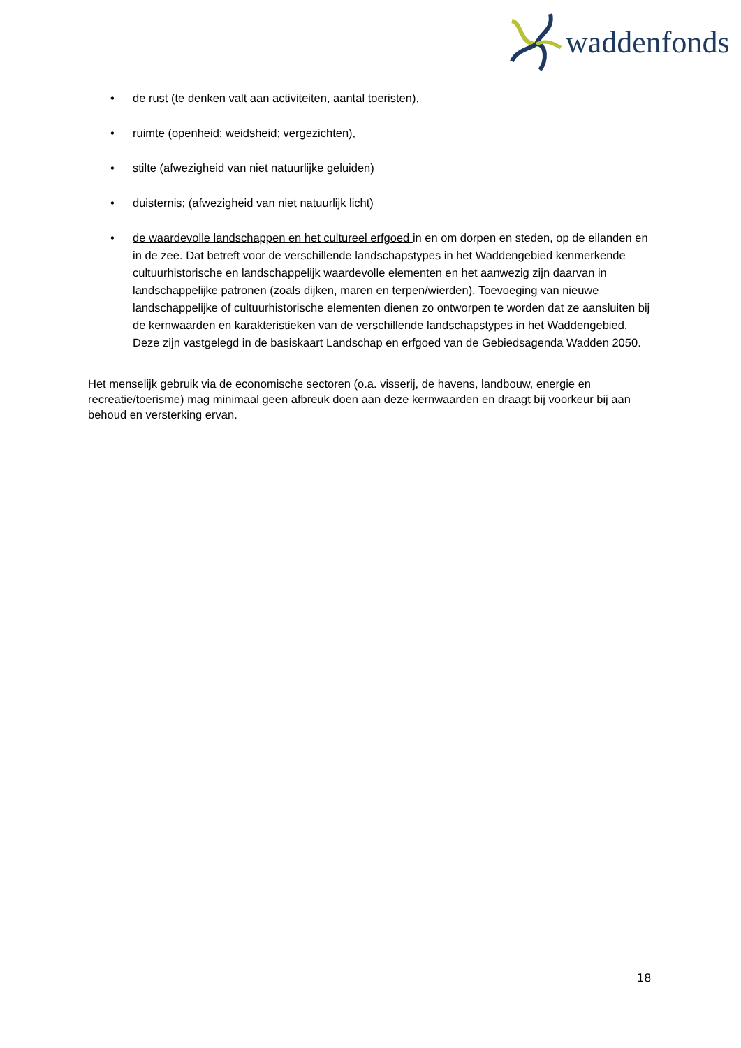waddenfonds
• de rust (te denken valt aan activiteiten, aantal toeristen),
• ruimte (openheid; weidsheid; vergezichten),
• stilte (afwezigheid van niet natuurlijke geluiden)
• duisternis; (afwezigheid van niet natuurlijk licht)
• de waardevolle landschappen en het cultureel erfgoed in en om dorpen en steden, op de eilanden en in de zee. Dat betreft voor de verschillende landschapstypes in het Waddengebied kenmerkende cultuurhistorische en landschappelijk waardevolle elementen en het aanwezig zijn daarvan in landschappelijke patronen (zoals dijken, maren en terpen/wierden). Toevoeging van nieuwe landschappelijke of cultuurhistorische elementen dienen zo ontworpen te worden dat ze aansluiten bij de kernwaarden en karakteristieken van de verschillende landschapstypes in het Waddengebied. Deze zijn vastgelegd in de basiskaart Landschap en erfgoed van de Gebiedsagenda Wadden 2050.
Het menselijk gebruik via de economische sectoren (o.a. visserij, de havens, landbouw, energie en recreatie/toerisme) mag minimaal geen afbreuk doen aan deze kernwaarden en draagt bij voorkeur bij aan behoud en versterking ervan.
18